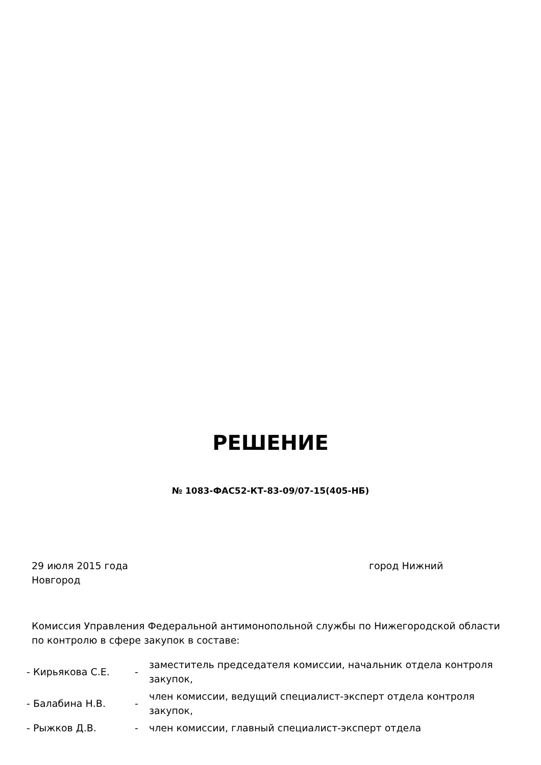РЕШЕНИЕ
№ 1083-ФАС52-КТ-83-09/07-15(405-НБ)
29 июля 2015 года город Нижний
Новгород
Комиссия Управления Федеральной антимонопольной службы по Нижегородской области по контролю в сфере закупок в составе:
- Кирьякова С.Е. -
заместитель председателя комиссии, начальник отдела контроля закупок,
- Балабина Н.В. -
член комиссии, ведущий специалист-эксперт отдела контроля закупок,
- Рыжков Д.В. -
член комиссии, главный специалист-эксперт отдела